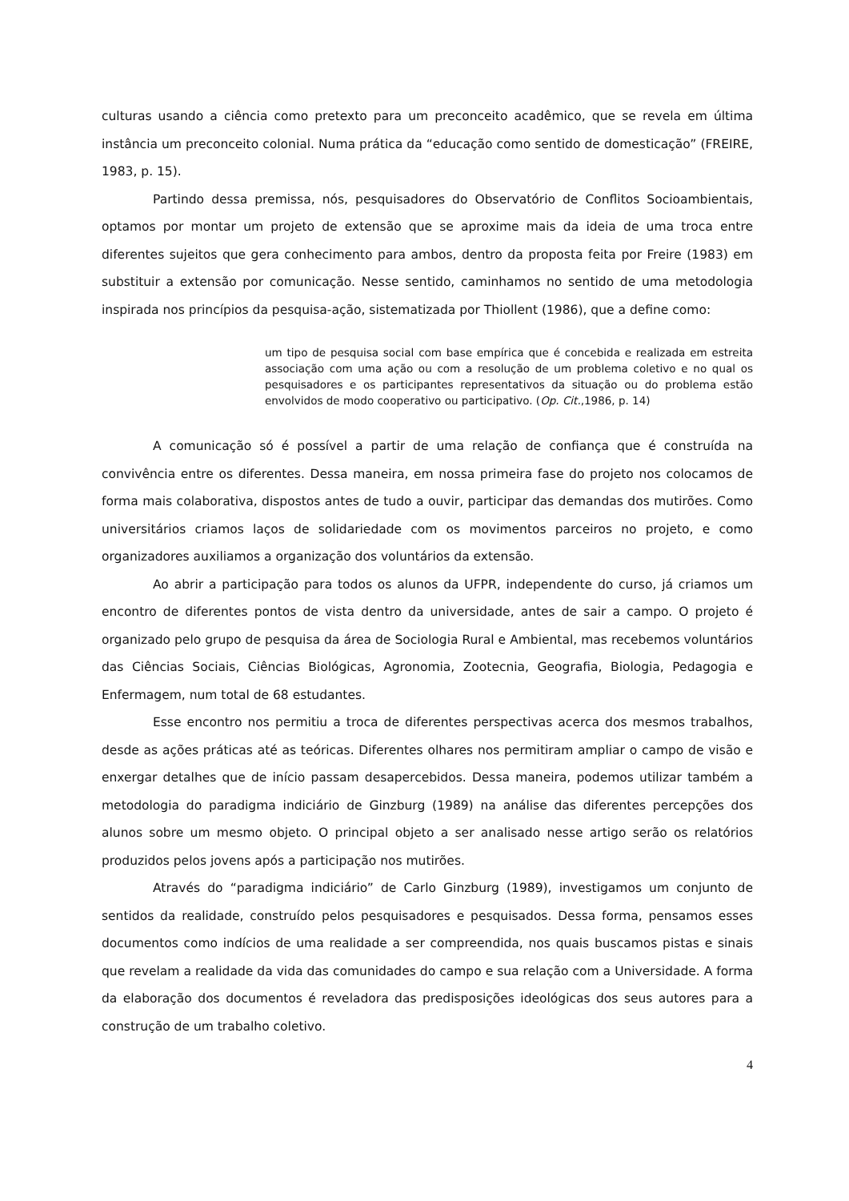culturas usando a ciência como pretexto para um preconceito acadêmico, que se revela em última instância um preconceito colonial. Numa prática da “educação como sentido de domesticação” (FREIRE, 1983, p. 15).
Partindo dessa premissa, nós, pesquisadores do Observatório de Conflitos Socioambientais, optamos por montar um projeto de extensão que se aproxime mais da ideia de uma troca entre diferentes sujeitos que gera conhecimento para ambos, dentro da proposta feita por Freire (1983) em substituir a extensão por comunicação. Nesse sentido, caminhamos no sentido de uma metodologia inspirada nos princípios da pesquisa-ação, sistematizada por Thiollent (1986), que a define como:
um tipo de pesquisa social com base empírica que é concebida e realizada em estreita associação com uma ação ou com a resolução de um problema coletivo e no qual os pesquisadores e os participantes representativos da situação ou do problema estão envolvidos de modo cooperativo ou participativo. (Op. Cit.,1986, p. 14)
A comunicação só é possível a partir de uma relação de confiança que é construída na convivência entre os diferentes. Dessa maneira, em nossa primeira fase do projeto nos colocamos de forma mais colaborativa, dispostos antes de tudo a ouvir, participar das demandas dos mutirões. Como universitários criamos laços de solidariedade com os movimentos parceiros no projeto, e como organizadores auxiliamos a organização dos voluntários da extensão.
Ao abrir a participação para todos os alunos da UFPR, independente do curso, já criamos um encontro de diferentes pontos de vista dentro da universidade, antes de sair a campo. O projeto é organizado pelo grupo de pesquisa da área de Sociologia Rural e Ambiental, mas recebemos voluntários das Ciências Sociais, Ciências Biológicas, Agronomia, Zootecnia, Geografia, Biologia, Pedagogia e Enfermagem, num total de 68 estudantes.
Esse encontro nos permitiu a troca de diferentes perspectivas acerca dos mesmos trabalhos, desde as ações práticas até as teóricas. Diferentes olhares nos permitiram ampliar o campo de visão e enxergar detalhes que de início passam desapercebidos. Dessa maneira, podemos utilizar também a metodologia do paradigma indiciário de Ginzburg (1989) na análise das diferentes percepções dos alunos sobre um mesmo objeto. O principal objeto a ser analisado nesse artigo serão os relatórios produzidos pelos jovens após a participação nos mutirões.
Através do “paradigma indiciário” de Carlo Ginzburg (1989), investigamos um conjunto de sentidos da realidade, construído pelos pesquisadores e pesquisados. Dessa forma, pensamos esses documentos como indícios de uma realidade a ser compreendida, nos quais buscamos pistas e sinais que revelam a realidade da vida das comunidades do campo e sua relação com a Universidade. A forma da elaboração dos documentos é reveladora das predisposições ideológicas dos seus autores para a construção de um trabalho coletivo.
4